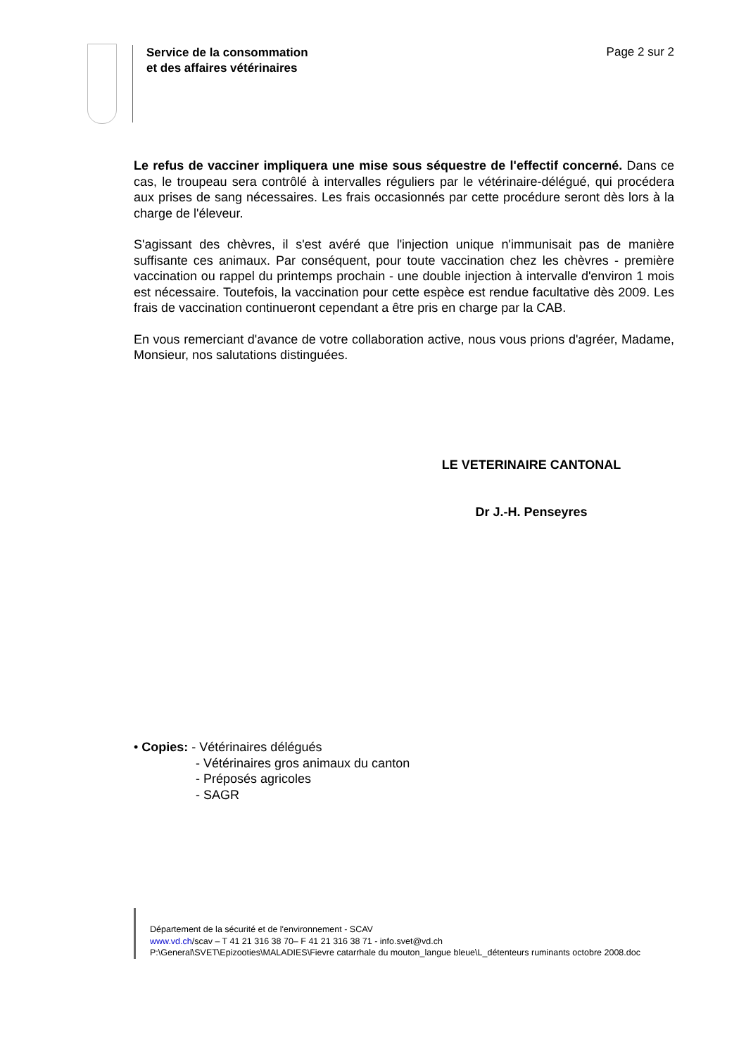Service de la consommation
et des affaires vétérinaires Page 2 sur 2
Le refus de vacciner impliquera une mise sous séquestre de l'effectif concerné. Dans ce cas, le troupeau sera contrôlé à intervalles réguliers par le vétérinaire-délégué, qui procédera aux prises de sang nécessaires. Les frais occasionnés par cette procédure seront dès lors à la charge de l'éleveur.
S'agissant des chèvres, il s'est avéré que l'injection unique n'immunisait pas de manière suffisante ces animaux. Par conséquent, pour toute vaccination chez les chèvres - première vaccination ou rappel du printemps prochain - une double injection à intervalle d'environ 1 mois est nécessaire. Toutefois, la vaccination pour cette espèce est rendue facultative dès 2009. Les frais de vaccination continueront cependant a être pris en charge par la CAB.
En vous remerciant d'avance de votre collaboration active, nous vous prions d'agréer, Madame, Monsieur, nos salutations distinguées.
LE VETERINAIRE CANTONAL
Dr J.-H. Penseyres
• Copies: - Vétérinaires délégués
- Vétérinaires gros animaux du canton
- Préposés agricoles
- SAGR
Département de la sécurité et de l'environnement - SCAV
www.vd.ch/scav – T 41 21 316 38 70– F 41 21 316 38 71 - info.svet@vd.ch
P:\General\SVET\Epizooties\MALADIES\Fievre catarrhale du mouton_langue bleue\L_détenteurs ruminants octobre 2008.doc